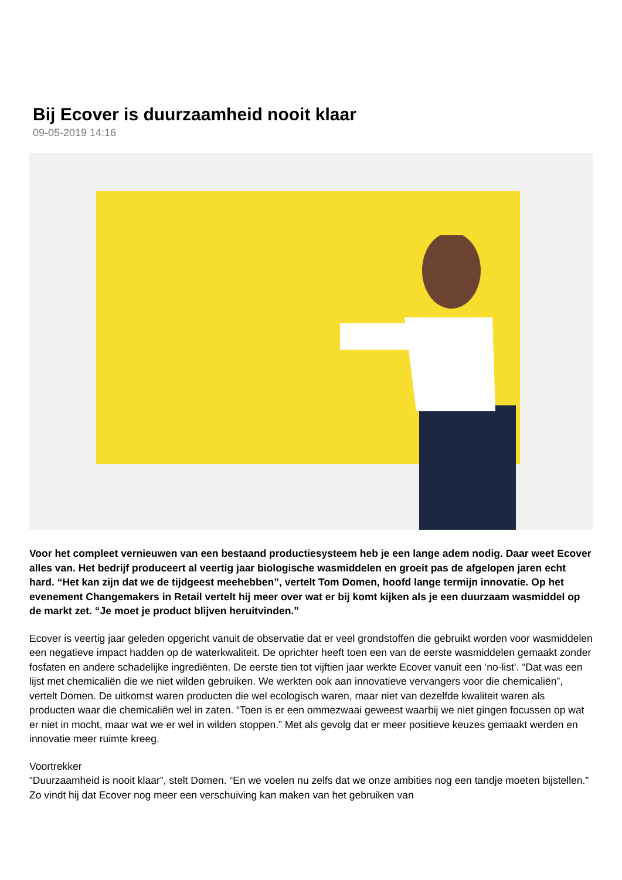Bij Ecover is duurzaamheid nooit klaar
09-05-2019 14:16
Voor het compleet vernieuwen van een bestaand productiesysteem heb je een lange adem nodig. Daar weet Ecover alles van. Het bedrijf produceert al veertig jaar biologische wasmiddelen en groeit pas de afgelopen jaren echt hard. “Het kan zijn dat we de tijdgeest meehebben”, vertelt Tom Domen, hoofd lange termijn innovatie. Op het evenement Changemakers in Retail vertelt hij meer over wat er bij komt kijken als je een duurzaam wasmiddel op de markt zet. “Je moet je product blijven heruitvinden.”
Ecover is veertig jaar geleden opgericht vanuit de observatie dat er veel grondstoffen die gebruikt worden voor wasmiddelen een negatieve impact hadden op de waterkwaliteit. De oprichter heeft toen een van de eerste wasmiddelen gemaakt zonder fosfaten en andere schadelijke ingrediënten. De eerste tien tot vijftien jaar werkte Ecover vanuit een ‘no-list’. “Dat was een lijst met chemicaliën die we niet wilden gebruiken. We werkten ook aan innovatieve vervangers voor die chemicaliën”, vertelt Domen. De uitkomst waren producten die wel ecologisch waren, maar niet van dezelfde kwaliteit waren als producten waar die chemicaliën wel in zaten. “Toen is er een ommezwaai geweest waarbij we niet gingen focussen op wat er niet in mocht, maar wat we er wel in wilden stoppen.” Met als gevolg dat er meer positieve keuzes gemaakt werden en innovatie meer ruimte kreeg.
Voortrekker
“Duurzaamheid is nooit klaar”, stelt Domen. “En we voelen nu zelfs dat we onze ambities nog een tandje moeten bijstellen.” Zo vindt hij dat Ecover nog meer een verschuiving kan maken van het gebruiken van